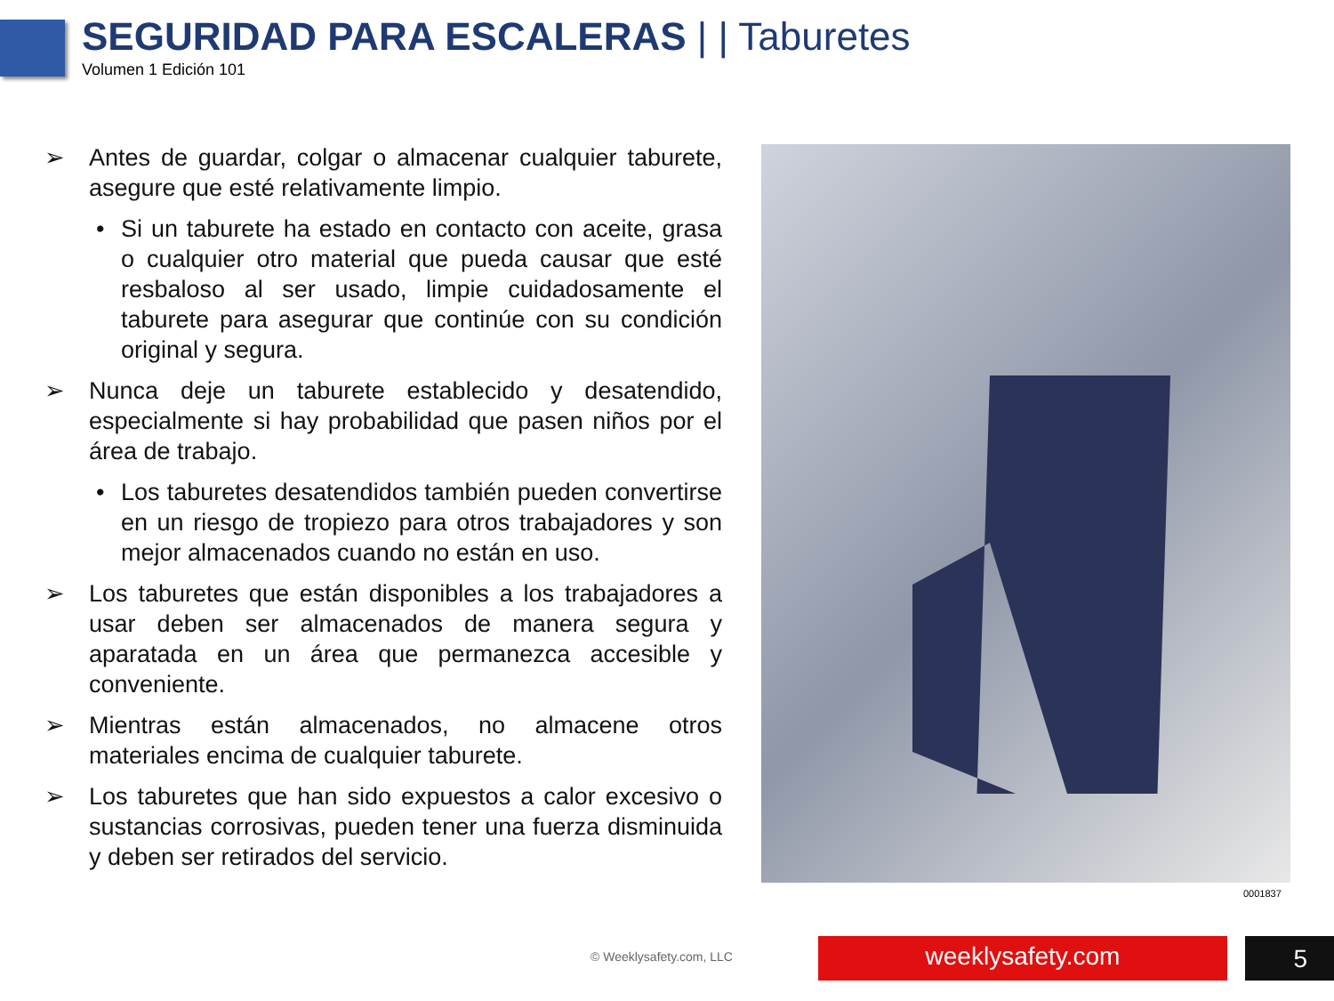SEGURIDAD PARA ESCALERAS | | Taburetes
Volumen 1 Edición 101
➢ Antes de guardar, colgar o almacenar cualquier taburete, asegure que esté relativamente limpio.
• Si un taburete ha estado en contacto con aceite, grasa o cualquier otro material que pueda causar que esté resbaloso al ser usado, limpie cuidadosamente el taburete para asegurar que continúe con su condición original y segura.
➢ Nunca deje un taburete establecido y desatendido, especialmente si hay probabilidad que pasen niños por el área de trabajo.
• Los taburetes desatendidos también pueden convertirse en un riesgo de tropiezo para otros trabajadores y son mejor almacenados cuando no están en uso.
➢ Los taburetes que están disponibles a los trabajadores a usar deben ser almacenados de manera segura y aparatada en un área que permanezca accesible y conveniente.
➢ Mientras están almacenados, no almacene otros materiales encima de cualquier taburete.
➢ Los taburetes que han sido expuestos a calor excesivo o sustancias corrosivas, pueden tener una fuerza disminuida y deben ser retirados del servicio.
0001837
© Weeklysafety.com, LLC weeklysafety.com 5